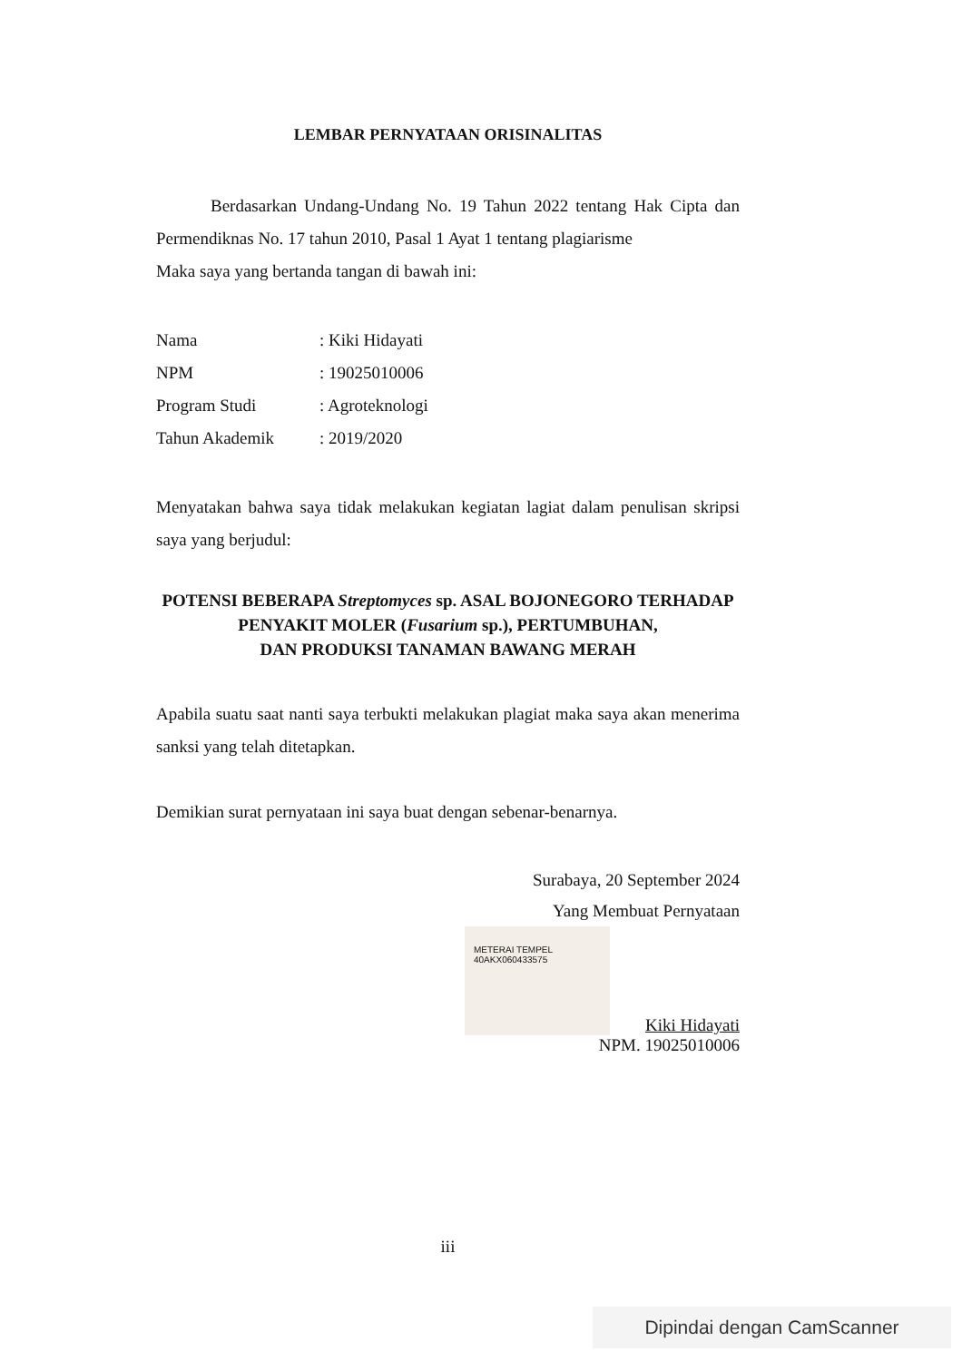LEMBAR PERNYATAAN ORISINALITAS
Berdasarkan Undang-Undang No. 19 Tahun 2022 tentang Hak Cipta dan Permendiknas No. 17 tahun 2010, Pasal 1 Ayat 1 tentang plagiarisme
Maka saya yang bertanda tangan di bawah ini:
| Nama | : Kiki Hidayati |
| NPM | : 19025010006 |
| Program Studi | : Agroteknologi |
| Tahun Akademik | : 2019/2020 |
Menyatakan bahwa saya tidak melakukan kegiatan lagiat dalam penulisan skripsi saya yang berjudul:
POTENSI BEBERAPA Streptomyces sp. ASAL BOJONEGORO TERHADAP
PENYAKIT MOLER (Fusarium sp.), PERTUMBUHAN,
DAN PRODUKSI TANAMAN BAWANG MERAH
Apabila suatu saat nanti saya terbukti melakukan plagiat maka saya akan menerima sanksi yang telah ditetapkan.
Demikian surat pernyataan ini saya buat dengan sebenar-benarnya.
Surabaya, 20 September 2024
Yang Membuat Pernyataan
METERAI TEMPEL
40AKX060433575
Kiki Hidayati
NPM. 19025010006
iii
Dipindai dengan CamScanner